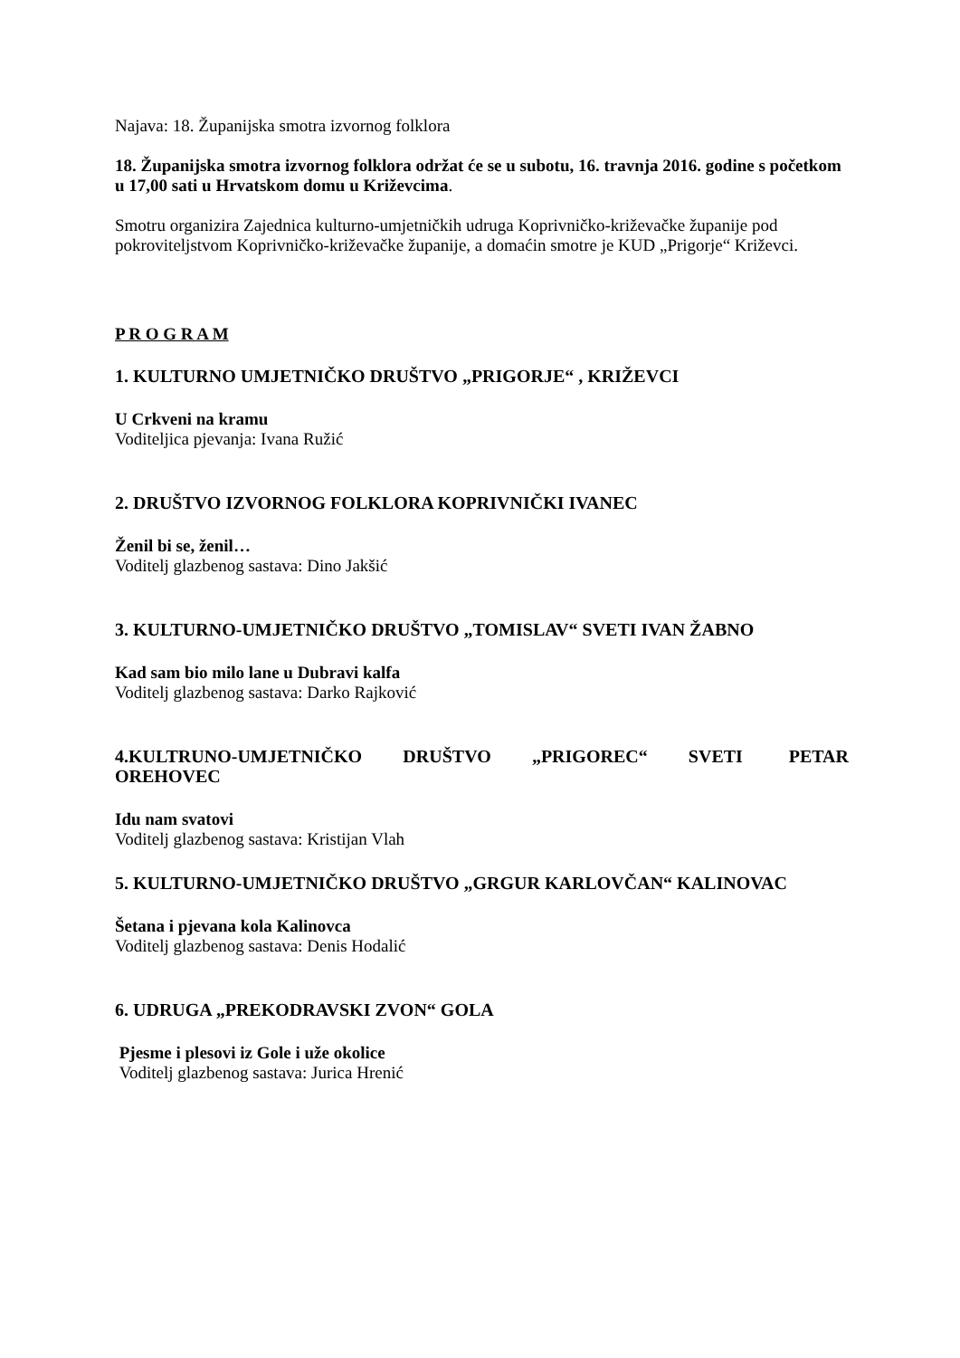Najava: 18. Županijska smotra izvornog folklora
18. Županijska smotra izvornog folklora održat će se u subotu, 16. travnja 2016. godine s početkom u 17,00 sati u Hrvatskom domu u Križevcima.
Smotru organizira Zajednica kulturno-umjetničkih udruga Koprivničko-križevačke županije pod pokroviteljstvom Koprivničko-križevačke županije, a domaćin smotre je KUD „Prigorje“ Križevci.
P R O G R A M
1. KULTURNO UMJETNIČKO DRUŠTVO „PRIGORJE“ , KRIŽEVCI
U Crkveni na kramu
Voditeljica pjevanja: Ivana Ružić
2. DRUŠTVO IZVORNOG FOLKLORA KOPRIVNIČKI IVANEC
Ženil bi se, ženil…
Voditelj glazbenog sastava: Dino Jakšić
3. KULTURNO-UMJETNIČKO DRUŠTVO „TOMISLAV“ SVETI IVAN ŽABNO
Kad sam bio milo lane u Dubravi kalfa
Voditelj glazbenog sastava: Darko Rajković
4.KULTRUNO-UMJETNIČKO DRUŠTVO „PRIGOREC“ SVETI PETAR OREHOVEC
Idu nam svatovi
Voditelj glazbenog sastava: Kristijan Vlah
5. KULTURNO-UMJETNIČKO DRUŠTVO „GRGUR KARLOVČAN“ KALINOVAC
Šetana i pjevana kola Kalinovca
Voditelj glazbenog sastava: Denis Hodalić
6. UDRUGA „PREKODRAVSKI ZVON“ GOLA
Pjesme i plesovi iz Gole i uže okolice
Voditelj glazbenog sastava: Jurica Hrenić